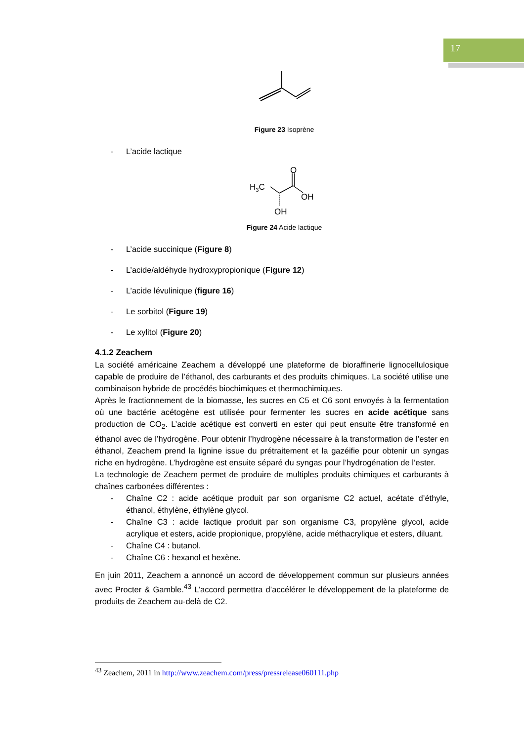17
Figure 23 Isoprène
- L’acide lactique
H3C
O
OH
OH
Figure 24 Acide lactique
- L’acide succinique (Figure 8)
- L’acide/aldéhyde hydroxypropionique (Figure 12)
- L’acide lévulinique (figure 16)
- Le sorbitol (Figure 19)
- Le xylitol (Figure 20)
4.1.2 Zeachem
La société américaine Zeachem a développé une plateforme de bioraffinerie lignocellulosique capable de produire de l’éthanol, des carburants et des produits chimiques. La société utilise une combinaison hybride de procédés biochimiques et thermochimiques.
Après le fractionnement de la biomasse, les sucres en C5 et C6 sont envoyés à la fermentation où une bactérie acétogène est utilisée pour fermenter les sucres en acide acétique sans production de CO<sub>2</sub>. L’acide acétique est converti en ester qui peut ensuite être transformé en éthanol avec de l’hydrogène. Pour obtenir l’hydrogène nécessaire à la transformation de l’ester en éthanol, Zeachem prend la lignine issue du prétraitement et la gazéifie pour obtenir un syngas riche en hydrogène. L’hydrogène est ensuite séparé du syngas pour l’hydrogénation de l’ester.
La technologie de Zeachem permet de produire de multiples produits chimiques et carburants à chaînes carbonées différentes :
- Chaîne C2 : acide acétique produit par son organisme C2 actuel, acétate d’éthyle, éthanol, éthylène, éthylène glycol.
- Chaîne C3 : acide lactique produit par son organisme C3, propylène glycol, acide acrylique et esters, acide propionique, propylène, acide méthacrylique et esters, diluant.
- Chaîne C4 : butanol.
- Chaîne C6 : hexanol et hexène.
En juin 2011, Zeachem a annoncé un accord de développement commun sur plusieurs années avec Procter & Gamble.<sup>43</sup> L’accord permettra d’accélérer le développement de la plateforme de produits de Zeachem au-delà de C2.
<sup>43</sup> Zeachem, 2011 in http://www.zeachem.com/press/pressrelease060111.php